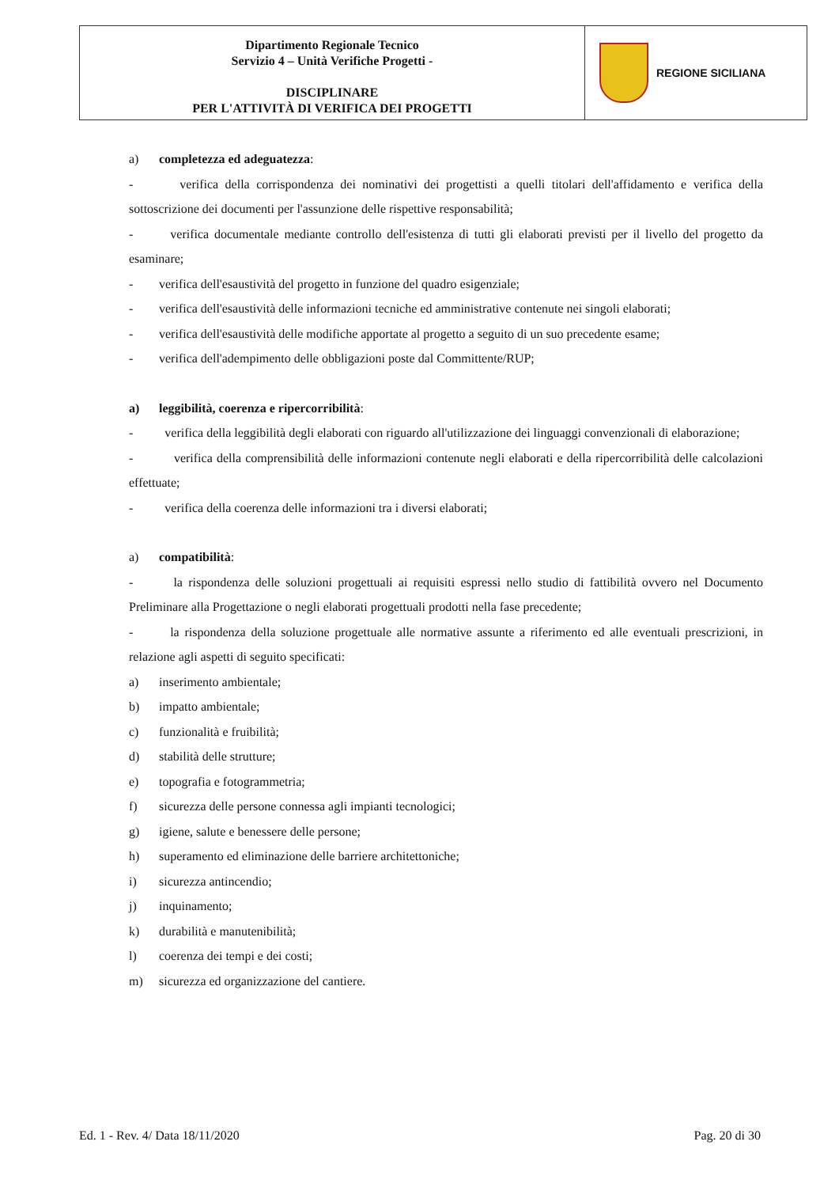| Dipartimento Regionale Tecnico Servizio 4 – Unità Verifiche Progetti - DISCIPLINARE PER L'ATTIVITÀ DI VERIFICA DEI PROGETTI | REGIONE SICILIANA |
a) completezza ed adeguatezza:
- verifica della corrispondenza dei nominativi dei progettisti a quelli titolari dell'affidamento e verifica della sottoscrizione dei documenti per l'assunzione delle rispettive responsabilità;
- verifica documentale mediante controllo dell'esistenza di tutti gli elaborati previsti per il livello del progetto da esaminare;
- verifica dell'esaustività del progetto in funzione del quadro esigenziale;
- verifica dell'esaustività delle informazioni tecniche ed amministrative contenute nei singoli elaborati;
- verifica dell'esaustività delle modifiche apportate al progetto a seguito di un suo precedente esame;
- verifica dell'adempimento delle obbligazioni poste dal Committente/RUP;
a) leggibilità, coerenza e ripercorribilità:
- verifica della leggibilità degli elaborati con riguardo all'utilizzazione dei linguaggi convenzionali di elaborazione;
- verifica della comprensibilità delle informazioni contenute negli elaborati e della ripercorribilità delle calcolazioni effettuate;
- verifica della coerenza delle informazioni tra i diversi elaborati;
a) compatibilità:
- la rispondenza delle soluzioni progettuali ai requisiti espressi nello studio di fattibilità ovvero nel Documento Preliminare alla Progettazione o negli elaborati progettuali prodotti nella fase precedente;
- la rispondenza della soluzione progettuale alle normative assunte a riferimento ed alle eventuali prescrizioni, in relazione agli aspetti di seguito specificati:
a) inserimento ambientale;
b) impatto ambientale;
c) funzionalità e fruibilità;
d) stabilità delle strutture;
e) topografia e fotogrammetria;
f) sicurezza delle persone connessa agli impianti tecnologici;
g) igiene, salute e benessere delle persone;
h) superamento ed eliminazione delle barriere architettoniche;
i) sicurezza antincendio;
j) inquinamento;
k) durabilità e manutenibilità;
l) coerenza dei tempi e dei costi;
m) sicurezza ed organizzazione del cantiere.
Ed. 1 - Rev. 4/ Data 18/11/2020 Pag. 20 di 30